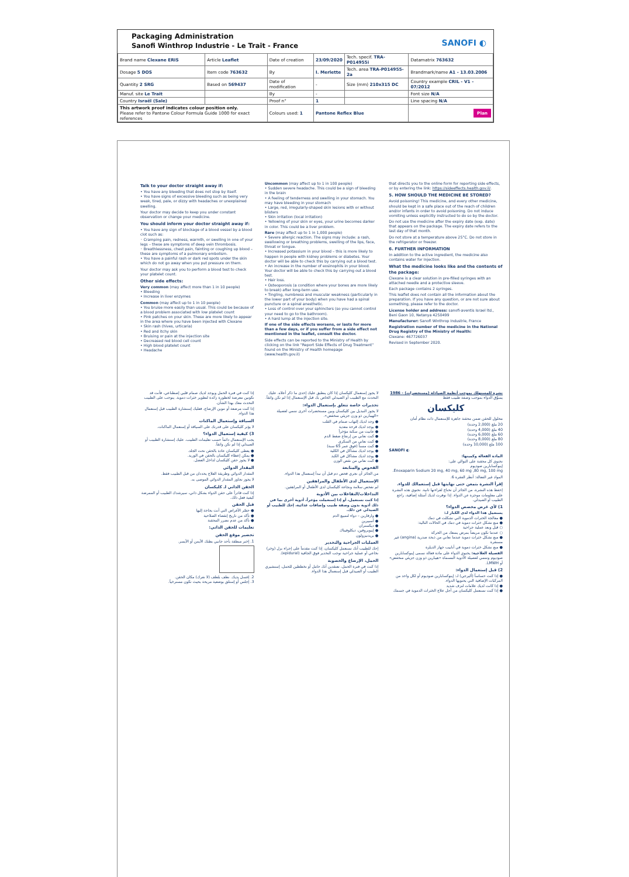SANOFI ◐
Packaging Administration
Sanofi Winthrop Industrie - Le Trait - France
| Brand name Clexane ERIS | Article Leaflet | Date of creation | 23/09/2020 | Tech. specif. TRA-P014955i | Datamatrix 763632 |
| Dosage 5 DOS | Item code 763632 | By | I. Merlette | Tech. area TRA-P014955-2a | Brandmark/name A1 - 13.03.2006 |
| Quantity 2 SRG | Based on 569437 | Date of modification | - | Size (mm) 210x315 DC | Country example CRIL - V1 - 07/2012 |
| Manuf. site Le Trait | | By | - | | Font size N/A |
| Country Israël (Sale) | | Proof n° | 1 | | Line spacing N/A |
| This artwork proof indicates colour position only. Please refer to Pantone Colour Formula Guide 1000 for exact references | | Colours used: 1 | Pantone Reflex Blue | | Plan |
Talk to your doctor straight away if:
• You have any bleeding that does not stop by itself.
• You have signs of excessive bleeding such as being very weak, tired, pale, or dizzy with headaches or unexplained swelling.
Your doctor may decide to keep you under constant observation or change your medicine.
You should inform your doctor straight away if:
• You have any sign of blockage of a blood vessel by a blood clot such as:
◦ Cramping pain, redness, warmth, or swelling in one of your legs – these are symptoms of deep vein thrombosis.
◦ Breathlessness, chest pain, fainting or coughing up blood – these are symptoms of a pulmonary embolism.
• You have a painful rash or dark red spots under the skin which do not go away when you put pressure on them.
Your doctor may ask you to perform a blood test to check your platelet count.
Other side effects:
Very common (may affect more than 1 in 10 people)
• Bleeding
• Increase in liver enzymes
Common (may affect up to 1 in 10 people)
• You bruise more easily than usual. This could be because of a blood problem associated with low platelet count
• Pink patches on your skin. These are more likely to appear in the area where you have been injected with Clexane
• Skin rash (hives, urticaria)
• Red and itchy skin
• Bruising or pain at the injection site
• Decreased red blood cell count
• High blood platelet count
• Headache
Uncommon (may affect up to 1 in 100 people)
• Sudden severe headache. This could be a sign of bleeding in the brain
• A feeling of tenderness and swelling in your stomach. You may have bleeding in your stomach
• Large, red, irregularly-shaped skin lesions with or without blisters
• Skin irritation (local irritation)
• Yellowing of your skin or eyes, your urine becomes darker in color. This could be a liver problem.
Rare (may affect up to 1 in 1,000 people)
• Severe allergic reaction. The signs may include: a rash, swallowing or breathing problems, swelling of the lips, face, throat or tongue.
• Increased potassium in your blood – this is more likely to happen in people with kidney problems or diabetes. Your doctor will be able to check this by carrying out a blood test.
• An increase in the number of eosinophils in your blood. Your doctor will be able to check this by carrying out a blood test.
• Hair loss.
• Osteoporosis (a condition where your bones are more likely to break) after long-term use.
• Tingling, numbness and muscular weakness (particularly in the lower part of your body) when you have had a spinal puncture or a spinal anesthetic.
• Loss of control over your sphincters (so you cannot control your need to go to the bathroom).
• A hard lump at the injection site.
If one of the side effects worsens, or lasts for more than a few days, or if you suffer from a side effect not mentioned in the leaflet, consult the doctor.
Side effects can be reported to the Ministry of Health by clicking on the link "Report Side Effects of Drug Treatment" found on the Ministry of Health homepage (www.health.gov.il)
that directs you to the online form for reporting side effects, or by entering the link: https://sideeffects.health.gov.il/.
5. HOW SHOULD THE MEDICINE BE STORED?
Avoid poisoning! This medicine, and every other medicine, should be kept in a safe place out of the reach of children and/or infants in order to avoid poisoning. Do not induce vomiting unless explicitly instructed to do so by the doctor.
Do not use the medicine after the expiry date (exp. date) that appears on the package. The expiry date refers to the last day of that month.
Do not store at a temperature above 25°C. Do not store in the refrigerator or freezer.
6. FURTHER INFORMATION
In addition to the active ingredient, the medicine also contains water for Injection.
What the medicine looks like and the contents of the package:
Clexane is a clear solution in pre-filled syringes with an attached needle and a protective sleeve.
Each package contains 2 syringes.
This leaflet does not contain all the information about the preparation. If you have any question, or are not sure about something, please refer to the doctor.
License holder and address: sanofi-aventis Israel ltd., Beni Gaon 10, Netanya 4250499
Manufacturer: Sanofi Winthrop Industrie, France
Registration number of the medicine in the National Drug Registry of the Ministry of Health:
Clexane: 467726037
Revised in September 2020.
نشرة للمستهلك بموجب أنظمة الصيادلة (مستحضرات) - 1986
يسوّق الدواء بموجب وصفة طبيب فقط
كليكسان
محلول للحقن ضمن محقنة جاهزة للإستعمال ذات نظام أمان
20 ملغ (2,000 وحدة)
40 ملغ (4,000 وحدة)
60 ملغ (6,000 وحدة)
80 ملغ (8,000 وحدة)
100 ملغ (10,000 وحدة)
SANOFI ◐
المادة الفعالة وكميتها:
تحتوي كل محقنة على التوالي على:
إينوكسابارين صوديوم
Enoxaparin Sodium 20 mg, 40 mg, 60 mg ,80 mg, 100 mg.
المواد غير الفعالة: أنظر الفقرة 6.
إقرأ النشرة بتمعن حتى نهايتها قبل إستعمالك للدواء.
إحفظ هذه النشرة، من الجائز أن تحتاج لقراءتها ثانية. تحتوي هذه النشرة على معلومات موجزة عن الدواء. إذا توفرت لديك أسئلة إضافية، راجع الطبيب أو الصيدلي.
1) لأي غرض مخصص الدواء؟
يستعمل هذا الدواء لدى الكبار لـ:
● معالجة الخثرات الدموية التي تشكلت في دمك
● منع تشكل خثرات دموية في دمك في الحالات التالية:
○ قبل وبعد عملية جراحية
○ عندما تكون مريضاً بمرض يمنعك من الحركة
● منع تشكل خثرات دموية عندما تعاني من ذبحة صدرية (angina) غير مستقرة
● منع تشكل خثرات دموية في أنابيب جهاز الديلزة
الفصيلة العلاجية: يحتوي الدواء على مادة فعالة تسمى إينوكسابارين صوديوم وتنتمي لفصيلة الأدوية المسماة «هيبارين ذو وزن جزيئي منخفض» أو LMWH.
2) قبل إستعمال الدواء:
● إذا كنت حساساً (أليرجي) لـ: إينوكسابارين صوديوم أو لكل واحد من المركبات الإضافية التي يحتويها الدواء.
● إذا كانت لديك علامات لنزف شديد
● إذا كنت تستعمل كليكسان من أجل علاج الخثرات الدموية في جسمك
لا يجوز إستعمال كليكسان إذا كان ينطبق عليك إحدى ما ذكر أعلاه. عليك التحدث مع الطبيب أو الصيدلي الخاص بك قبل الإستعمال إذا لم تكن واثقاً.
تحذيرات خاصة تتعلق بإستعمال الدواء:
لا يجوز التبديل بين كليكسان وبين مستحضرات أخرى تنتمي لفصيلة «الهيبارين ذو وزن جزيئي منخفض».
● وجد لديك إلتهاب صمام في القلب
● يوجد لديك قرحة معدية
● عانيت من سكتة مؤخراً
● كنت تعاني من إرتفاع ضغط الدم
● كنت تعاني من السكري
● كنت مسناً (فوق عمر 65 سنة)
● يوجد لديك مشاكل في الكلية
● يوجد لديك مشاكل في الكبد
● كنت تعاني من نقص الوزن
الفحوص والمتابعة
من الجائز أن تجري فحص دم قبل أن تبدأ إستعمال هذا الدواء.
الإستعمال لدى الأطفال والمراهقين
لم تفحص سلامة ونجاعة كليكسان لدى الأطفال أو المراهقين.
التداخلات/التفاعلات بين الأدوية
إذا كنت تستعمل، أو إذا إستعملت مؤخراً، أدوية أخرى بما في ذلك أدوية بدون وصفة طبيب وإضافات غذائية، إحك للطبيب أو الصيدلي عن ذلك.
● وارفارين – دواء لتمييع الدم
● أسبيرين
● ديكستران
● إيبوبروفين، ديكلوفيناك
● بريدنيزولون
العمليات الجراحية والتخدير
إحك للطبيب أنك تستعمل كليكسان، إذا كنت مقدماً على إجراء بزل (وخز) نخاعي أو عملية جراحية توجب التخدير فوق الجافية (epidural).
الحمل، الإرضاع والخصوبة
إذا كنت في فترة الحمل، تعتقدين أنك حامل أو تخططين للحمل، إستشيري الطبيب أو الصيدلي قبل إستعمال هذا الدواء.
إذا كنت في فترة الحمل ويوجد لديك صمام قلبي إصطناعي، فأنت قد تكونين معرضة لخطورة زائدة لتطوير خثرات دموية. يتوجب على الطبيب التحدث معك بهذا الشأن.
إذا كنت مرضعة أو تنوين الإرضاع، فعليك إستشارة الطبيب قبل إستعمال هذا الدواء.
السياقة وإستعمال الماكنات
لا يؤثر كليكسان على قدرتك على السياقة أو إستعمال الماكنات.
3) كيفية إستعمال الدواء؟
يجب الإستعمال دائماً حسب تعليمات الطبيب. عليك إستشارة الطبيب أو الصيدلي إذا لم تكن واثقاً.
● يعطى كليكسان عادة بالحقن تحت الجلد.
● يمكن إعطاء كليكسان بالحقن في الوريد.
● لا يجوز حقن كليكسان لداخل العضل.
المقدار الدوائي
المقدار الدوائي وطريقة العلاج يحددان من قبل الطبيب فقط.
لا يجوز تجاوز المقدار الدوائي الموصى به.
الحقن الذاتي لـ كليكسان
إذا كنت قادراً على حقن الدواء بشكل ذاتي، سيرشدك الطبيب أو الممرضة كيفية فعل ذلك.
قبل الحقن
● حضّر الأغراض التي أنت بحاجة إليها
● تأكد من تاريخ إنقضاء الصلاحية
● تأكد من عدم تضرر المحقنة
تعليمات للحقن الذاتي:
تحضير موقع الحقن
1. إختر منطقة بأحد جانبي بطنك الأيمن أو الأيسر.
2. إغسل يديك. نظف بلطف (لا تفرك) مكان الحقن.
3. إجلس أو إستلق بوضعية مريحة بحيث تكون مسترخياً.